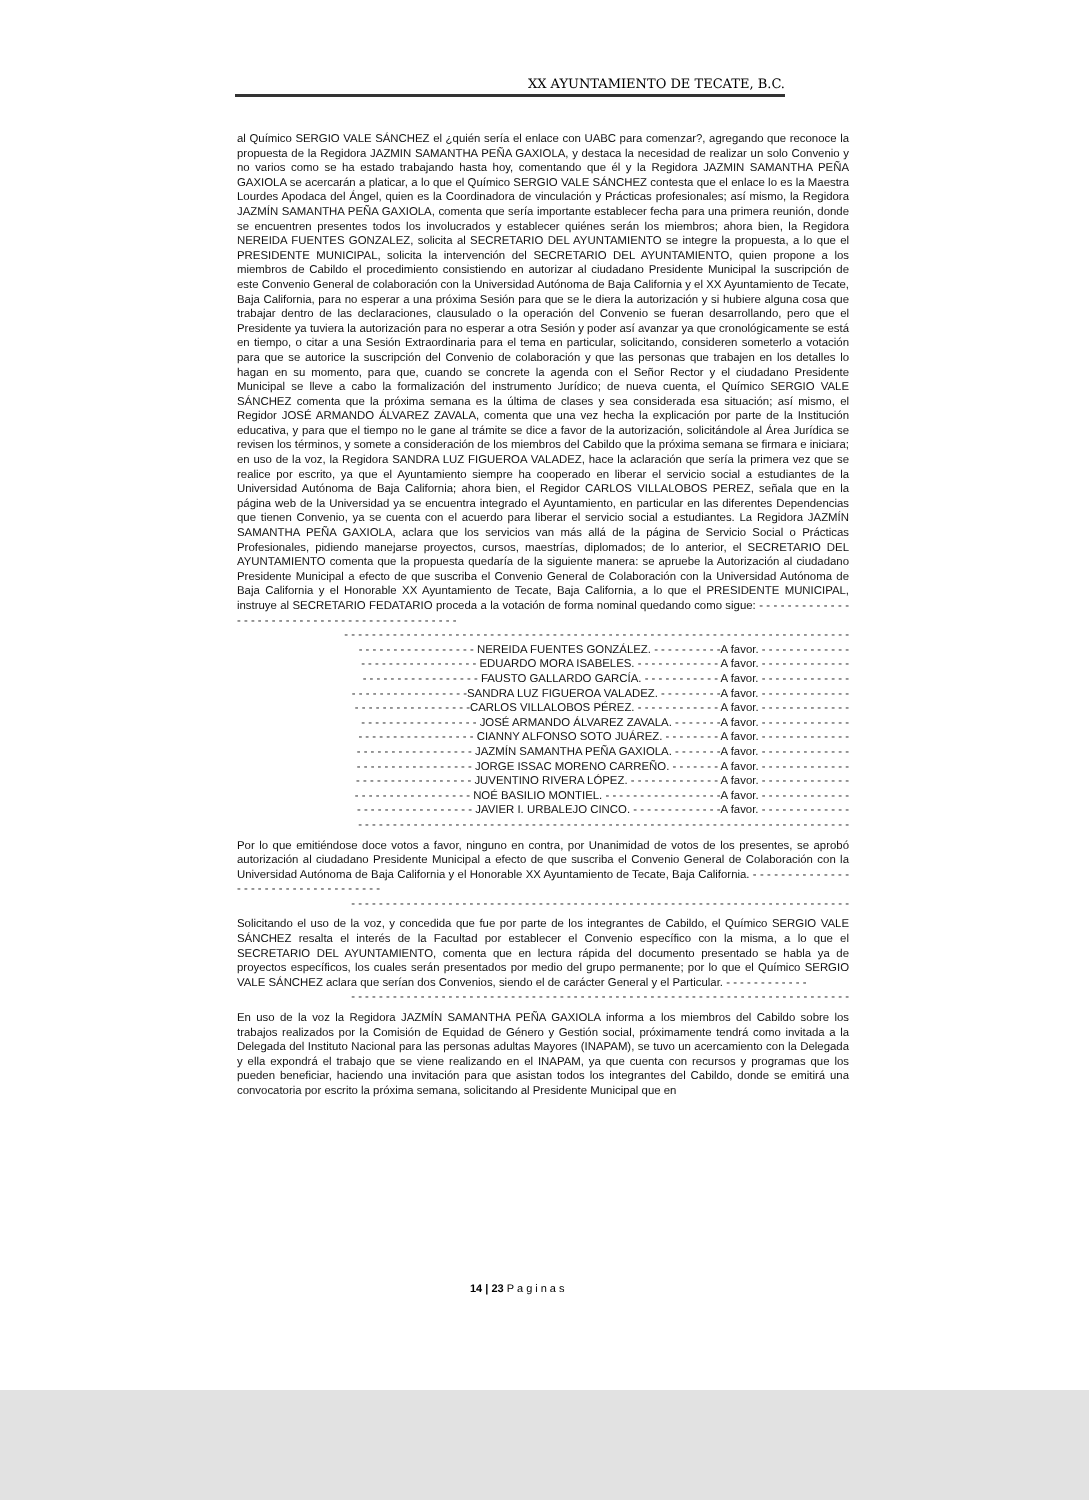XX AYUNTAMIENTO DE TECATE, B.C.
al Químico SERGIO VALE SÁNCHEZ el ¿quién sería el enlace con UABC para comenzar?, agregando que reconoce la propuesta de la Regidora JAZMIN SAMANTHA PEÑA GAXIOLA, y destaca la necesidad de realizar un solo Convenio y no varios como se ha estado trabajando hasta hoy, comentando que él y la Regidora JAZMIN SAMANTHA PEÑA GAXIOLA se acercarán a platicar, a lo que el Químico SERGIO VALE SÁNCHEZ contesta que el enlace lo es la Maestra Lourdes Apodaca del Ángel, quien es la Coordinadora de vinculación y Prácticas profesionales; así mismo, la Regidora JAZMÍN SAMANTHA PEÑA GAXIOLA, comenta que sería importante establecer fecha para una primera reunión, donde se encuentren presentes todos los involucrados y establecer quiénes serán los miembros; ahora bien, la Regidora NEREIDA FUENTES GONZALEZ, solicita al SECRETARIO DEL AYUNTAMIENTO se integre la propuesta, a lo que el PRESIDENTE MUNICIPAL, solicita la intervención del SECRETARIO DEL AYUNTAMIENTO, quien propone a los miembros de Cabildo el procedimiento consistiendo en autorizar al ciudadano Presidente Municipal la suscripción de este Convenio General de colaboración con la Universidad Autónoma de Baja California y el XX Ayuntamiento de Tecate, Baja California, para no esperar a una próxima Sesión para que se le diera la autorización y si hubiere alguna cosa que trabajar dentro de las declaraciones, clausulado o la operación del Convenio se fueran desarrollando, pero que el Presidente ya tuviera la autorización para no esperar a otra Sesión y poder así avanzar ya que cronológicamente se está en tiempo, o citar a una Sesión Extraordinaria para el tema en particular, solicitando, consideren someterlo a votación para que se autorice la suscripción del Convenio de colaboración y que las personas que trabajen en los detalles lo hagan en su momento, para que, cuando se concrete la agenda con el Señor Rector y el ciudadano Presidente Municipal se lleve a cabo la formalización del instrumento Jurídico; de nueva cuenta, el Químico SERGIO VALE SÁNCHEZ comenta que la próxima semana es la última de clases y sea considerada esa situación; así mismo, el Regidor JOSÉ ARMANDO ÁLVAREZ ZAVALA, comenta que una vez hecha la explicación por parte de la Institución educativa, y para que el tiempo no le gane al trámite se dice a favor de la autorización, solicitándole al Área Jurídica se revisen los términos, y somete a consideración de los miembros del Cabildo que la próxima semana se firmara e iniciara; en uso de la voz, la Regidora SANDRA LUZ FIGUEROA VALADEZ, hace la aclaración que sería la primera vez que se realice por escrito, ya que el Ayuntamiento siempre ha cooperado en liberar el servicio social a estudiantes de la Universidad Autónoma de Baja California; ahora bien, el Regidor CARLOS VILLALOBOS PEREZ, señala que en la página web de la Universidad ya se encuentra integrado el Ayuntamiento, en particular en las diferentes Dependencias que tienen Convenio, ya se cuenta con el acuerdo para liberar el servicio social a estudiantes. La Regidora JAZMÍN SAMANTHA PEÑA GAXIOLA, aclara que los servicios van más allá de la página de Servicio Social o Prácticas Profesionales, pidiendo manejarse proyectos, cursos, maestrías, diplomados; de lo anterior, el SECRETARIO DEL AYUNTAMIENTO comenta que la propuesta quedaría de la siguiente manera: se apruebe la Autorización al ciudadano Presidente Municipal a efecto de que suscriba el Convenio General de Colaboración con la Universidad Autónoma de Baja California y el Honorable XX Ayuntamiento de Tecate, Baja California, a lo que el PRESIDENTE MUNICIPAL, instruye al SECRETARIO FEDATARIO proceda a la votación de forma nominal quedando como sigue: - - - - - - - - - - - - - - - - - - - - - - - - - - - - - - - - - - - - - - - - - - - - -
- - - - - - - - - - - - - - - - - - - - - - - - - - - - - - - - - - - - - - - - - - - - - - - - - - - - - - - - - - - - - - - - - - - - - - - - -
- - - - - - - - - - - - - - - - - NEREIDA FUENTES GONZÁLEZ. - - - - - - - - - -A favor. - - - - - - - - - - - - -
- - - - - - - - - - - - - - - - - EDUARDO MORA ISABELES. - - - - - - - - - - - - A favor. - - - - - - - - - - - - -
- - - - - - - - - - - - - - - - - FAUSTO GALLARDO GARCÍA. - - - - - - - - - - - A favor. - - - - - - - - - - - - -
- - - - - - - - - - - - - - - - -SANDRA LUZ FIGUEROA VALADEZ. - - - - - - - - -A favor. - - - - - - - - - - - - -
- - - - - - - - - - - - - - - - -CARLOS VILLALOBOS PÉREZ. - - - - - - - - - - - - A favor. - - - - - - - - - - - - -
- - - - - - - - - - - - - - - - - JOSÉ ARMANDO ÁLVAREZ ZAVALA. - - - - - - -A favor. - - - - - - - - - - - - -
- - - - - - - - - - - - - - - - - CIANNY ALFONSO SOTO JUÁREZ. - - - - - - - - A favor. - - - - - - - - - - - - -
- - - - - - - - - - - - - - - - - JAZMÍN SAMANTHA PEÑA GAXIOLA. - - - - - - -A favor. - - - - - - - - - - - - -
- - - - - - - - - - - - - - - - - JORGE ISSAC MORENO CARREÑO. - - - - - - - A favor. - - - - - - - - - - - - -
- - - - - - - - - - - - - - - - - JUVENTINO RIVERA LÓPEZ. - - - - - - - - - - - - - A favor. - - - - - - - - - - - - -
- - - - - - - - - - - - - - - - - NOÉ BASILIO MONTIEL. - - - - - - - - - - - - - - - - -A favor. - - - - - - - - - - - - -
- - - - - - - - - - - - - - - - - JAVIER I. URBALEJO CINCO. - - - - - - - - - - - - -A favor. - - - - - - - - - - - - -
- - - - - - - - - - - - - - - - - - - - - - - - - - - - - - - - - - - - - - - - - - - - - - - - - - - - - - - - - - - - - - - - - - - - - - -
Por lo que emitiéndose doce votos a favor, ninguno en contra, por Unanimidad de votos de los presentes, se aprobó autorización al ciudadano Presidente Municipal a efecto de que suscriba el Convenio General de Colaboración con la Universidad Autónoma de Baja California y el Honorable XX Ayuntamiento de Tecate, Baja California. - - - - - - - - - - - - - - - - - - - - - - - - - - - - - - - - - - -
- - - - - - - - - - - - - - - - - - - - - - - - - - - - - - - - - - - - - - - - - - - - - - - - - - - - - - - - - - - - - - - - - - - - - - - -
Solicitando el uso de la voz, y concedida que fue por parte de los integrantes de Cabildo, el Químico SERGIO VALE SÁNCHEZ resalta el interés de la Facultad por establecer el Convenio específico con la misma, a lo que el SECRETARIO DEL AYUNTAMIENTO, comenta que en lectura rápida del documento presentado se habla ya de proyectos específicos, los cuales serán presentados por medio del grupo permanente; por lo que el Químico SERGIO VALE SÁNCHEZ aclara que serían dos Convenios, siendo el de carácter General y el Particular. - - - - - - - - - - - -
- - - - - - - - - - - - - - - - - - - - - - - - - - - - - - - - - - - - - - - - - - - - - - - - - - - - - - - - - - - - - - - - - - - - - - - -
En uso de la voz la Regidora JAZMÍN SAMANTHA PEÑA GAXIOLA informa a los miembros del Cabildo sobre los trabajos realizados por la Comisión de Equidad de Género y Gestión social, próximamente tendrá como invitada a la Delegada del Instituto Nacional para las personas adultas Mayores (INAPAM), se tuvo un acercamiento con la Delegada y ella expondrá el trabajo que se viene realizando en el INAPAM, ya que cuenta con recursos y programas que los pueden beneficiar, haciendo una invitación para que asistan todos los integrantes del Cabildo, donde se emitirá una convocatoria por escrito la próxima semana, solicitando al Presidente Municipal que en
14 | 23 Paginas